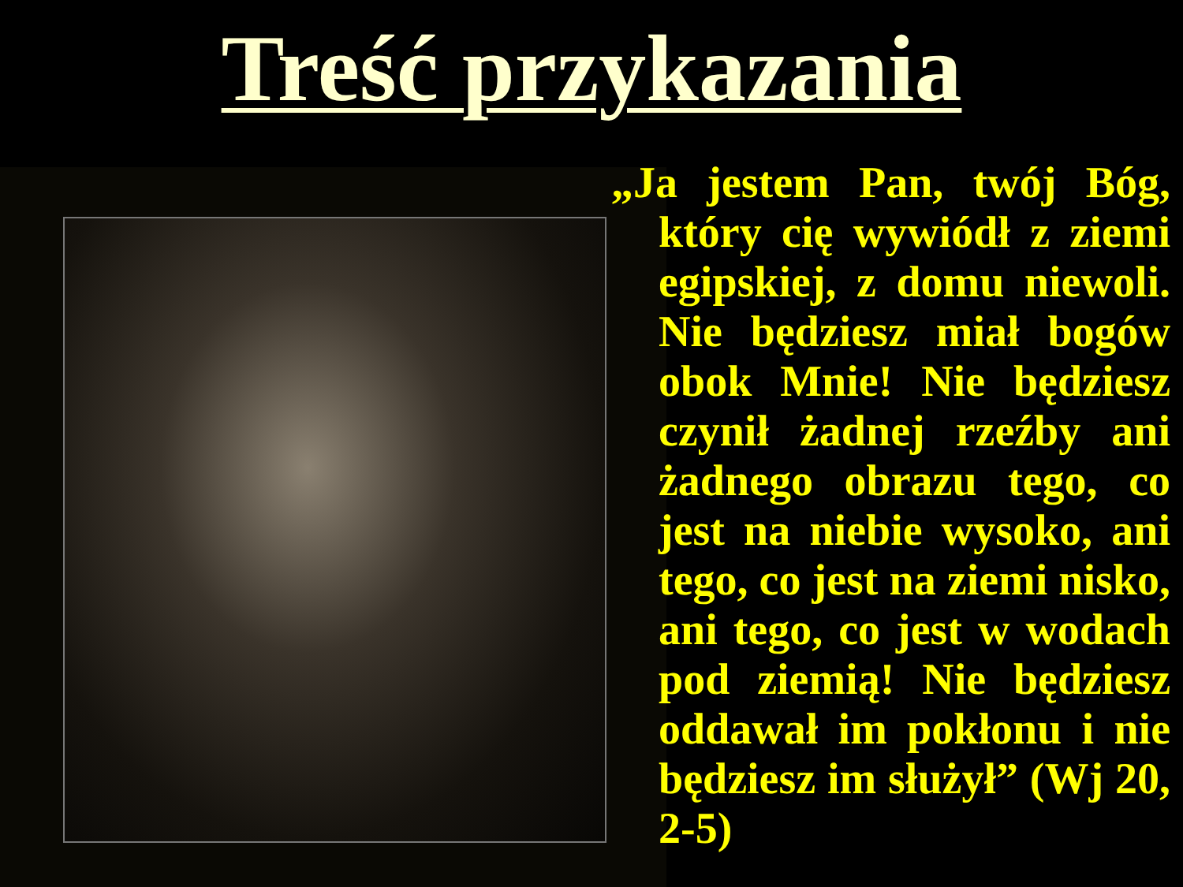Treść przykazania
„Ja jestem Pan, twój Bóg, który cię wywiódł z ziemi egipskiej, z domu niewoli. Nie będziesz miał bogów obok Mnie! Nie będziesz czynił żadnej rzeźby ani żadnego obrazu tego, co jest na niebie wysoko, ani tego, co jest na ziemi nisko, ani tego, co jest w wodach pod ziemią! Nie będziesz oddawał im pokłonu i nie będziesz im służył” (Wj 20, 2-5)